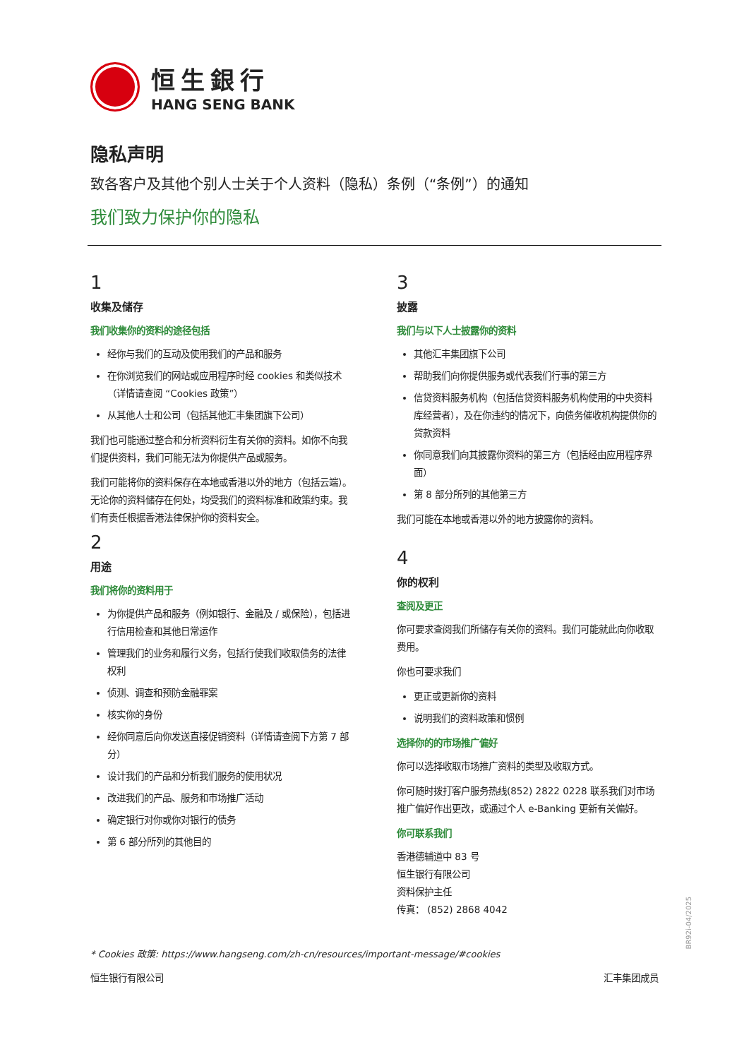恒生銀行
HANG SENG BANK
隐私声明
致各客户及其他个别人士关于个人资料（隐私）条例（“条例”）的通知
我们致力保护你的隐私
1
收集及储存
我们收集你的资料的途径包括
经你与我们的互动及使用我们的产品和服务
在你浏览我们的网站或应用程序时经 cookies 和类似技术（详情请查阅 “Cookies 政策”）
从其他人士和公司（包括其他汇丰集团旗下公司）
我们也可能通过整合和分析资料衍生有关你的资料。如你不向我们提供资料，我们可能无法为你提供产品或服务。
我们可能将你的资料保存在本地或香港以外的地方（包括云端）。无论你的资料储存在何处，均受我们的资料标准和政策约束。我们有责任根据香港法律保护你的资料安全。
2
用途
我们将你的资料用于
为你提供产品和服务（例如银行、金融及 / 或保险），包括进行信用检查和其他日常运作
管理我们的业务和履行义务，包括行使我们收取债务的法律权利
侦测、调查和预防金融罪案
核实你的身份
经你同意后向你发送直接促销资料（详情请查阅下方第 7 部分）
设计我们的产品和分析我们服务的使用状况
改进我们的产品、服务和市场推广活动
确定银行对你或你对银行的债务
第 6 部分所列的其他目的
3
披露
我们与以下人士披露你的资料
其他汇丰集团旗下公司
帮助我们向你提供服务或代表我们行事的第三方
信贷资料服务机构（包括信贷资料服务机构使用的中央资料库经营者），及在你违约的情况下，向债务催收机构提供你的贷款资料
你同意我们向其披露你资料的第三方（包括经由应用程序界面）
第 8 部分所列的其他第三方
我们可能在本地或香港以外的地方披露你的资料。
4
你的权利
查阅及更正
你可要求查阅我们所储存有关你的资料。我们可能就此向你收取费用。
你也可要求我们
更正或更新你的资料
说明我们的资料政策和惯例
选择你的的市场推广偏好
你可以选择收取市场推广资料的类型及收取方式。
你可随时拨打客户服务热线(852) 2822 0228 联系我们对市场推广偏好作出更改，或通过个人 e-Banking 更新有关偏好。
你可联系我们
香港德辅道中 83 号
恒生银行有限公司
资料保护主任
传真： (852) 2868 4042
* Cookies 政策: https://www.hangseng.com/zh-cn/resources/important-message/#cookies
恒生银行有限公司 汇丰集团成员
BR92i-04/2025